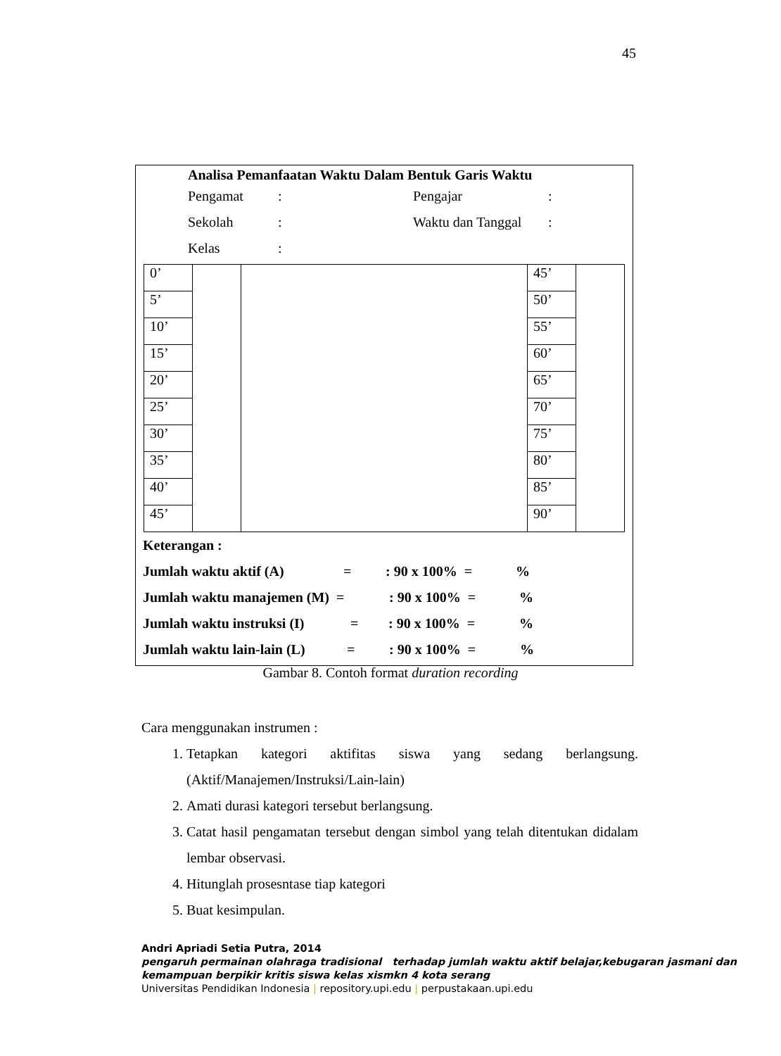45
Analisa Pemanfaatan Waktu Dalam Bentuk Garis Waktu
Pengamat: Pengajar:
Sekolah: Waktu dan Tanggal:
Kelas:
| 0’ | | | 45’ | |
| 5’ | | | 50’ | |
| 10’ | | | 55’ | |
| 15’ | | | 60’ | |
| 20’ | | | 65’ | |
| 25’ | | | 70’ | |
| 30’ | | | 75’ | |
| 35’ | | | 80’ | |
| 40’ | | | 85’ | |
| 45’ | | | 90’ | |
Keterangan :
Jumlah waktu aktif (A) =: 90 x 100% =%
Jumlah waktu manajemen (M) = : 90 x 100% =%
Jumlah waktu instruksi (I) =: 90 x 100% =%
Jumlah waktu lain-lain (L) =: 90 x 100% =%
Gambar 8. Contoh format duration recording
Cara menggunakan instrumen :
1. Tetapkan kategori aktifitas siswa yang sedang berlangsung. (Aktif/Manajemen/Instruksi/Lain-lain)
2. Amati durasi kategori tersebut berlangsung.
3. Catat hasil pengamatan tersebut dengan simbol yang telah ditentukan didalam lembar observasi.
4. Hitunglah prosesntase tiap kategori
5. Buat kesimpulan.
Andri Apriadi Setia Putra, 2014
pengaruh permainan olahraga tradisional terhadap jumlah waktu aktif belajar,kebugaran jasmani dan kemampuan berpikir kritis siswa kelas xismkn 4 kota serang
Universitas Pendidikan Indonesia | repository.upi.edu | perpustakaan.upi.edu